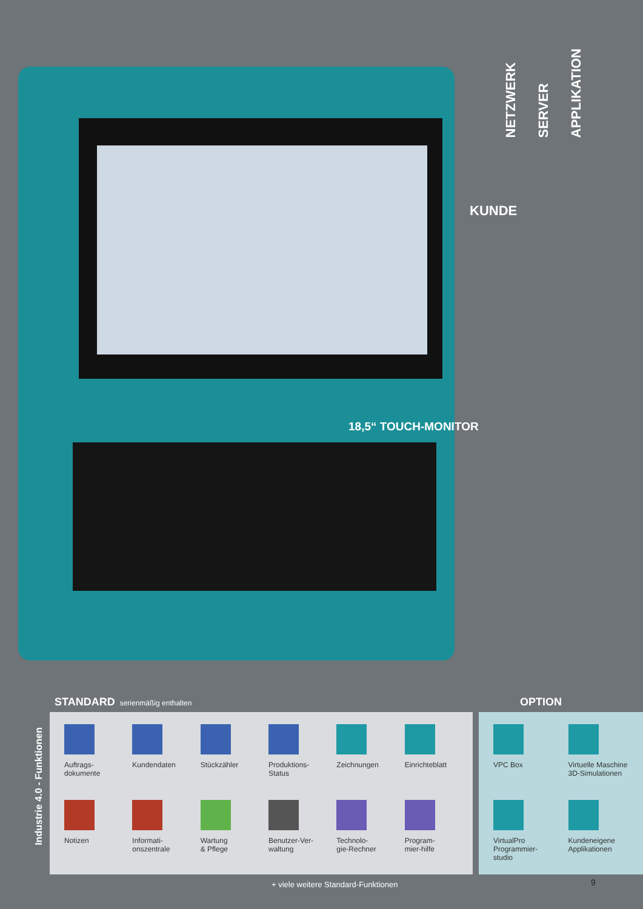NETZWERK
SERVER
APPLIKATION
KUNDE
18,5“ TOUCH-MONITOR
STANDARD serienmäßig enthalten OPTION
Industrie 4.0 - Funktionen
Auftrags-
dokumente
Kundendaten
Stückzähler
Produktions-
Status
Zeichnungen
Einrichteblatt
Notizen
Informati-
onszentrale
Wartung
& Pflege
Benutzer-Ver-
waltung
Technolo-
gie-Rechner
Program-
mier-hilfe
VPC Box
Virtuelle Maschine
3D-Simulationen
VirtualPro
Programmier-
studio
Kundeneigene
Applikationen
+ viele weitere Standard-Funktionen
9